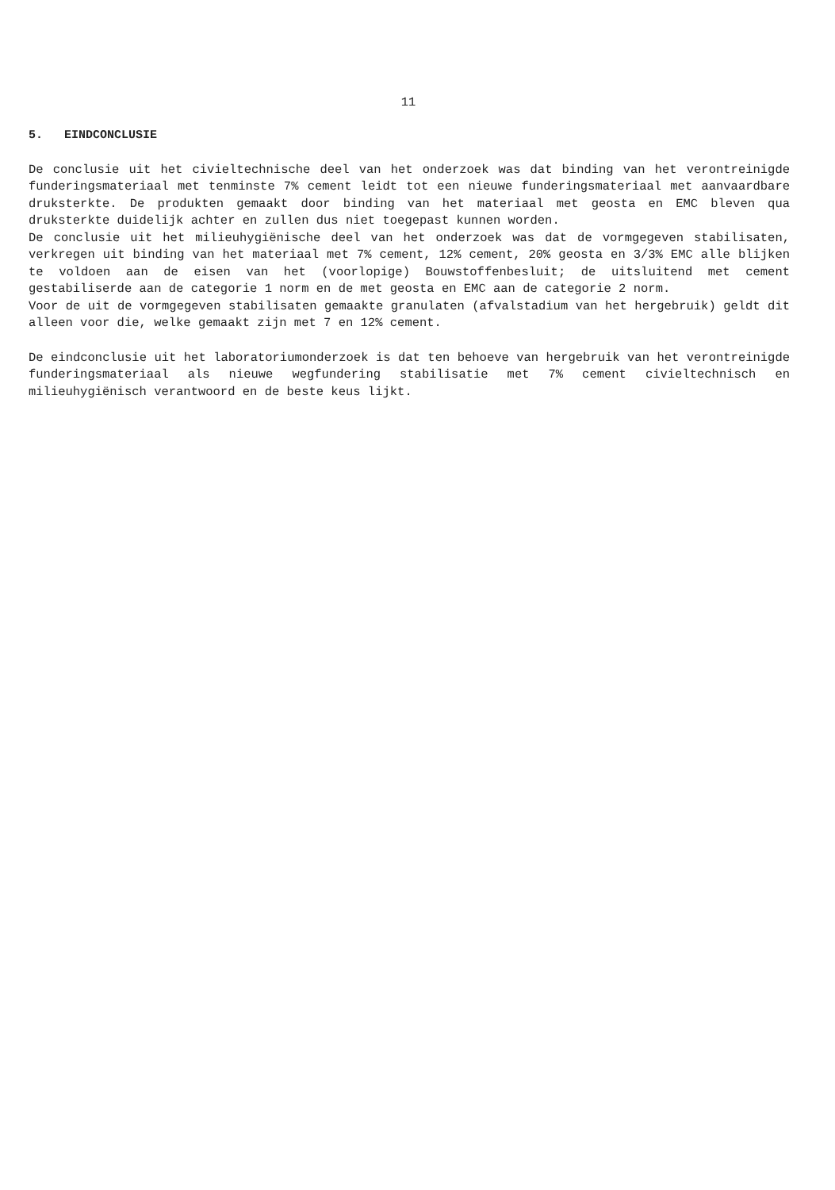11
5. EINDCONCLUSIE
De conclusie uit het civieltechnische deel van het onderzoek was dat binding van het verontreinigde funderingsmateriaal met tenminste 7% cement leidt tot een nieuwe funderingsmateriaal met aanvaardbare druksterkte. De produkten gemaakt door binding van het materiaal met geosta en EMC bleven qua druksterkte duidelijk achter en zullen dus niet toegepast kunnen worden.
De conclusie uit het milieuhygiënische deel van het onderzoek was dat de vormgegeven stabilisaten, verkregen uit binding van het materiaal met 7% cement, 12% cement, 20% geosta en 3/3% EMC alle blijken te voldoen aan de eisen van het (voorlopige) Bouwstoffenbesluit; de uitsluitend met cement gestabiliserde aan de categorie 1 norm en de met geosta en EMC aan de categorie 2 norm.
Voor de uit de vormgegeven stabilisaten gemaakte granulaten (afvalstadium van het hergebruik) geldt dit alleen voor die, welke gemaakt zijn met 7 en 12% cement.
De eindconclusie uit het laboratoriumonderzoek is dat ten behoeve van hergebruik van het verontreinigde funderingsmateriaal als nieuwe wegfundering stabilisatie met 7% cement civieltechnisch en milieuhygiënisch verantwoord en de beste keus lijkt.